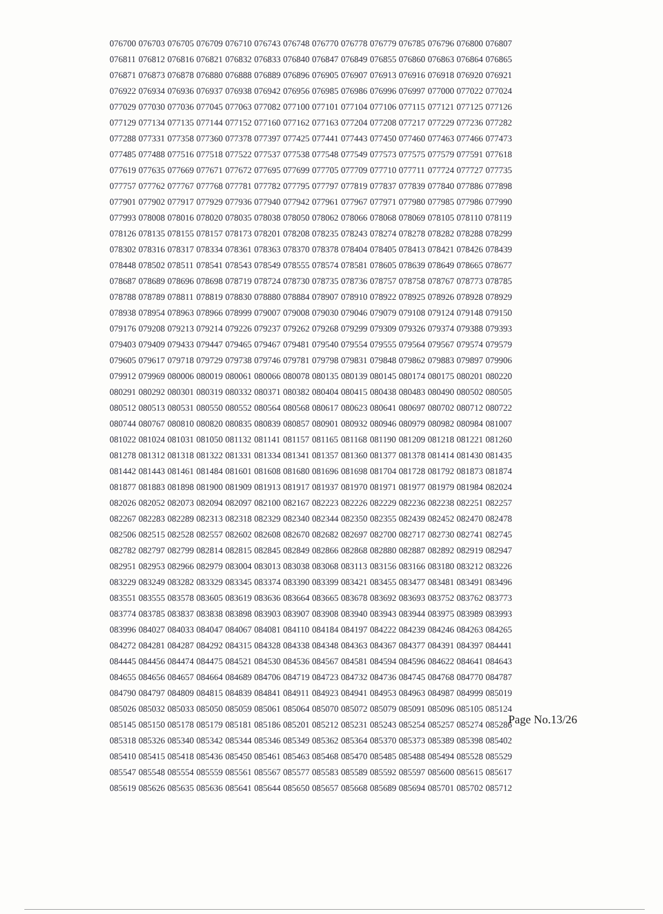| 076700 | 076703 | 076705 | 076709 | 076710 | 076743 | 076748 | 076770 | 076778 | 076779 | 076785 | 076796 | 076800 | 076807 |
| 076811 | 076812 | 076816 | 076821 | 076832 | 076833 | 076840 | 076847 | 076849 | 076855 | 076860 | 076863 | 076864 | 076865 |
| 076871 | 076873 | 076878 | 076880 | 076888 | 076889 | 076896 | 076905 | 076907 | 076913 | 076916 | 076918 | 076920 | 076921 |
| 076922 | 076934 | 076936 | 076937 | 076938 | 076942 | 076956 | 076985 | 076986 | 076996 | 076997 | 077000 | 077022 | 077024 |
| 077029 | 077030 | 077036 | 077045 | 077063 | 077082 | 077100 | 077101 | 077104 | 077106 | 077115 | 077121 | 077125 | 077126 |
| 077129 | 077134 | 077135 | 077144 | 077152 | 077160 | 077162 | 077163 | 077204 | 077208 | 077217 | 077229 | 077236 | 077282 |
| 077288 | 077331 | 077358 | 077360 | 077378 | 077397 | 077425 | 077441 | 077443 | 077450 | 077460 | 077463 | 077466 | 077473 |
| 077485 | 077488 | 077516 | 077518 | 077522 | 077537 | 077538 | 077548 | 077549 | 077573 | 077575 | 077579 | 077591 | 077618 |
| 077619 | 077635 | 077669 | 077671 | 077672 | 077695 | 077699 | 077705 | 077709 | 077710 | 077711 | 077724 | 077727 | 077735 |
| 077757 | 077762 | 077767 | 077768 | 077781 | 077782 | 077795 | 077797 | 077819 | 077837 | 077839 | 077840 | 077886 | 077898 |
| 077901 | 077902 | 077917 | 077929 | 077936 | 077940 | 077942 | 077961 | 077967 | 077971 | 077980 | 077985 | 077986 | 077990 |
| 077993 | 078008 | 078016 | 078020 | 078035 | 078038 | 078050 | 078062 | 078066 | 078068 | 078069 | 078105 | 078110 | 078119 |
| 078126 | 078135 | 078155 | 078157 | 078173 | 078201 | 078208 | 078235 | 078243 | 078274 | 078278 | 078282 | 078288 | 078299 |
| 078302 | 078316 | 078317 | 078334 | 078361 | 078363 | 078370 | 078378 | 078404 | 078405 | 078413 | 078421 | 078426 | 078439 |
| 078448 | 078502 | 078511 | 078541 | 078543 | 078549 | 078555 | 078574 | 078581 | 078605 | 078639 | 078649 | 078665 | 078677 |
| 078687 | 078689 | 078696 | 078698 | 078719 | 078724 | 078730 | 078735 | 078736 | 078757 | 078758 | 078767 | 078773 | 078785 |
| 078788 | 078789 | 078811 | 078819 | 078830 | 078880 | 078884 | 078907 | 078910 | 078922 | 078925 | 078926 | 078928 | 078929 |
| 078938 | 078954 | 078963 | 078966 | 078999 | 079007 | 079008 | 079030 | 079046 | 079079 | 079108 | 079124 | 079148 | 079150 |
| 079176 | 079208 | 079213 | 079214 | 079226 | 079237 | 079262 | 079268 | 079299 | 079309 | 079326 | 079374 | 079388 | 079393 |
| 079403 | 079409 | 079433 | 079447 | 079465 | 079467 | 079481 | 079540 | 079554 | 079555 | 079564 | 079567 | 079574 | 079579 |
| 079605 | 079617 | 079718 | 079729 | 079738 | 079746 | 079781 | 079798 | 079831 | 079848 | 079862 | 079883 | 079897 | 079906 |
| 079912 | 079969 | 080006 | 080019 | 080061 | 080066 | 080078 | 080135 | 080139 | 080145 | 080174 | 080175 | 080201 | 080220 |
| 080291 | 080292 | 080301 | 080319 | 080332 | 080371 | 080382 | 080404 | 080415 | 080438 | 080483 | 080490 | 080502 | 080505 |
| 080512 | 080513 | 080531 | 080550 | 080552 | 080564 | 080568 | 080617 | 080623 | 080641 | 080697 | 080702 | 080712 | 080722 |
| 080744 | 080767 | 080810 | 080820 | 080835 | 080839 | 080857 | 080901 | 080932 | 080946 | 080979 | 080982 | 080984 | 081007 |
| 081022 | 081024 | 081031 | 081050 | 081132 | 081141 | 081157 | 081165 | 081168 | 081190 | 081209 | 081218 | 081221 | 081260 |
| 081278 | 081312 | 081318 | 081322 | 081331 | 081334 | 081341 | 081357 | 081360 | 081377 | 081378 | 081414 | 081430 | 081435 |
| 081442 | 081443 | 081461 | 081484 | 081601 | 081608 | 081680 | 081696 | 081698 | 081704 | 081728 | 081792 | 081873 | 081874 |
| 081877 | 081883 | 081898 | 081900 | 081909 | 081913 | 081917 | 081937 | 081970 | 081971 | 081977 | 081979 | 081984 | 082024 |
| 082026 | 082052 | 082073 | 082094 | 082097 | 082100 | 082167 | 082223 | 082226 | 082229 | 082236 | 082238 | 082251 | 082257 |
| 082267 | 082283 | 082289 | 082313 | 082318 | 082329 | 082340 | 082344 | 082350 | 082355 | 082439 | 082452 | 082470 | 082478 |
| 082506 | 082515 | 082528 | 082557 | 082602 | 082608 | 082670 | 082682 | 082697 | 082700 | 082717 | 082730 | 082741 | 082745 |
| 082782 | 082797 | 082799 | 082814 | 082815 | 082845 | 082849 | 082866 | 082868 | 082880 | 082887 | 082892 | 082919 | 082947 |
| 082951 | 082953 | 082966 | 082979 | 083004 | 083013 | 083038 | 083068 | 083113 | 083156 | 083166 | 083180 | 083212 | 083226 |
| 083229 | 083249 | 083282 | 083329 | 083345 | 083374 | 083390 | 083399 | 083421 | 083455 | 083477 | 083481 | 083491 | 083496 |
| 083551 | 083555 | 083578 | 083605 | 083619 | 083636 | 083664 | 083665 | 083678 | 083692 | 083693 | 083752 | 083762 | 083773 |
| 083774 | 083785 | 083837 | 083838 | 083898 | 083903 | 083907 | 083908 | 083940 | 083943 | 083944 | 083975 | 083989 | 083993 |
| 083996 | 084027 | 084033 | 084047 | 084067 | 084081 | 084110 | 084184 | 084197 | 084222 | 084239 | 084246 | 084263 | 084265 |
| 084272 | 084281 | 084287 | 084292 | 084315 | 084328 | 084338 | 084348 | 084363 | 084367 | 084377 | 084391 | 084397 | 084441 |
| 084445 | 084456 | 084474 | 084475 | 084521 | 084530 | 084536 | 084567 | 084581 | 084594 | 084596 | 084622 | 084641 | 084643 |
| 084655 | 084656 | 084657 | 084664 | 084689 | 084706 | 084719 | 084723 | 084732 | 084736 | 084745 | 084768 | 084770 | 084787 |
| 084790 | 084797 | 084809 | 084815 | 084839 | 084841 | 084911 | 084923 | 084941 | 084953 | 084963 | 084987 | 084999 | 085019 |
| 085026 | 085032 | 085033 | 085050 | 085059 | 085061 | 085064 | 085070 | 085072 | 085079 | 085091 | 085096 | 085105 | 085124 |
| 085145 | 085150 | 085178 | 085179 | 085181 | 085186 | 085201 | 085212 | 085231 | 085243 | 085254 | 085257 | 085274 | 085286 |
| 085318 | 085326 | 085340 | 085342 | 085344 | 085346 | 085349 | 085362 | 085364 | 085370 | 085373 | 085389 | 085398 | 085402 |
| 085410 | 085415 | 085418 | 085436 | 085450 | 085461 | 085463 | 085468 | 085470 | 085485 | 085488 | 085494 | 085528 | 085529 |
| 085547 | 085548 | 085554 | 085559 | 085561 | 085567 | 085577 | 085583 | 085589 | 085592 | 085597 | 085600 | 085615 | 085617 |
| 085619 | 085626 | 085635 | 085636 | 085641 | 085644 | 085650 | 085657 | 085668 | 085689 | 085694 | 085701 | 085702 | 085712 |
Page No.13/26